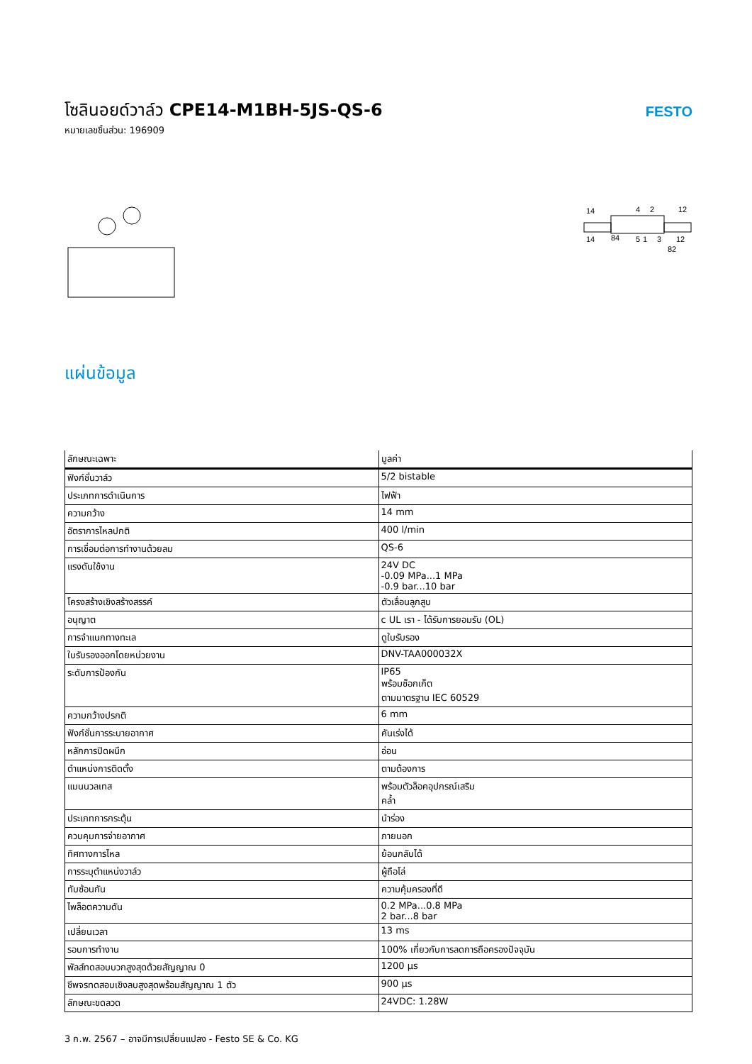โซลินอยด์วาล์ว CPE14-M1BH-5JS-QS-6
หมายเลขชิ้นส่วน: 196909
FESTO
14
4
2
12
14
84
5
1
3
12
82
แผ่นข้อมูล
| ลักษณะเฉพาะ | มูลค่า |
| --- | --- |
| ฟังก์ชั่นวาล์ว | 5/2 bistable |
| ประเภทการดำเนินการ | ไฟฟ้า |
| ความกว้าง | 14 mm |
| อัตราการไหลปกติ | 400 l/min |
| การเชื่อมต่อการทำงานด้วยลม | QS-6 |
| แรงดันใช้งาน | 24V DC -0.09 MPa...1 MPa -0.9 bar...10 bar |
| โครงสร้างเชิงสร้างสรรค์ | ตัวเลื่อนลูกสูบ |
| อนุญาต | c UL เรา - ได้รับการยอมรับ (OL) |
| การจำแนกทางทะเล | ดูใบรับรอง |
| ใบรับรองออกโดยหน่วยงาน | DNV-TAA000032X |
| ระดับการป้องกัน | IP65 พร้อมซ็อกเก็ต ตามมาตรฐาน IEC 60529 |
| ความกว้างปรกติ | 6 mm |
| ฟังก์ชั่นการระบายอากาศ | คันเร่งได้ |
| หลักการปิดผนึก | อ่อน |
| ตำแหน่งการติดตั้ง | ตามต้องการ |
| แมนนวลเทส | พร้อมตัวล็อคอุปกรณ์เสริม คล้ำ |
| ประเภทการกระตุ้น | นำร่อง |
| ควบคุมการจ่ายอากาศ | ภายนอก |
| ทิศทางการไหล | ย้อนกลับได้ |
| การระบุตำแหน่งวาล์ว | ผู้ถือโล่ |
| ทับซ้อนกัน | ความคุ้มครองที่ดี |
| ไพล็อตความดัน | 0.2 MPa...0.8 MPa 2 bar...8 bar |
| เปลี่ยนเวลา | 13 ms |
| รอบการทำงาน | 100% เกี่ยวกับการลดการถือครองปัจจุบัน |
| พัลส์ทดสอบบวกสูงสุดด้วยสัญญาณ 0 | 1200 µs |
| ชีพจรทดสอบเชิงลบสูงสุดพร้อมสัญญาณ 1 ตัว | 900 µs |
| ลักษณะขดลวด | 24VDC: 1.28W |
3 ก.พ. 2567 – อาจมีการเปลี่ยนแปลง - Festo SE & Co. KG